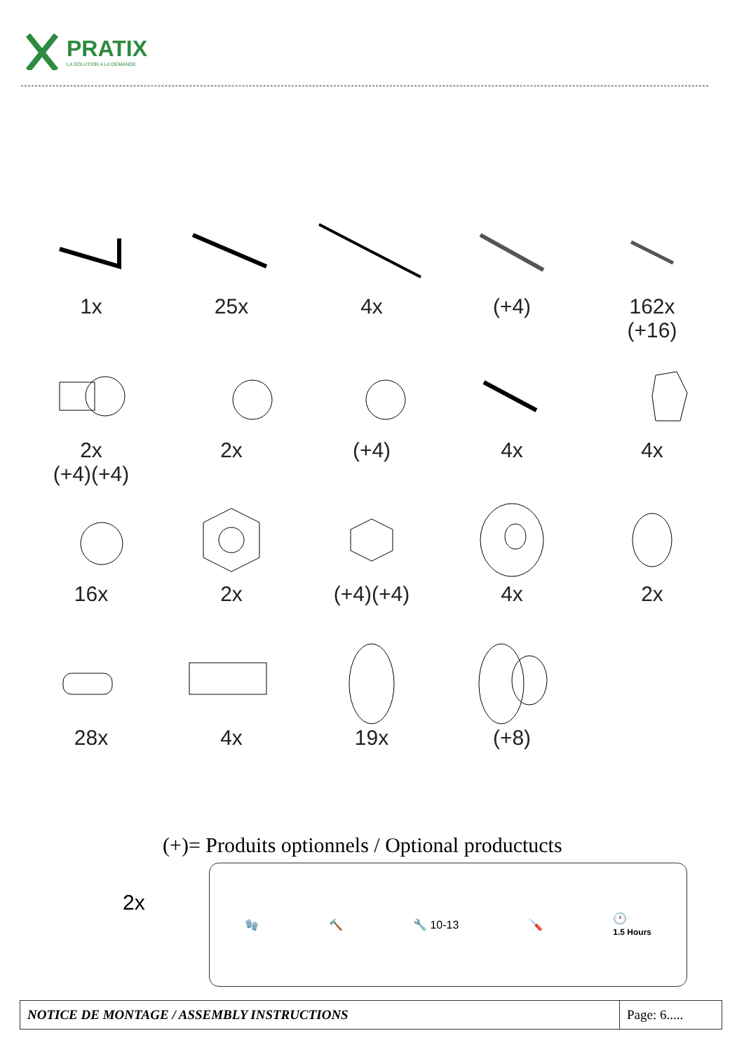PRATIX
LA SOLUTION A LA DEMANDE
1x
25x
4x
(+4)
162x
(+16)
2x
(+4)(+4)
2x
(+4)
4x
4x
16x
2x
(+4)(+4)
4x
2x
28x
4x
19x
(+8)
(+)= Produits optionnels / Optional productucts
2x
🧤 🔨 🔧 10-13 🪛 🕐
1.5 Hours
| NOTICE DE MONTAGE / ASSEMBLY INSTRUCTIONS | Page: 6..... |